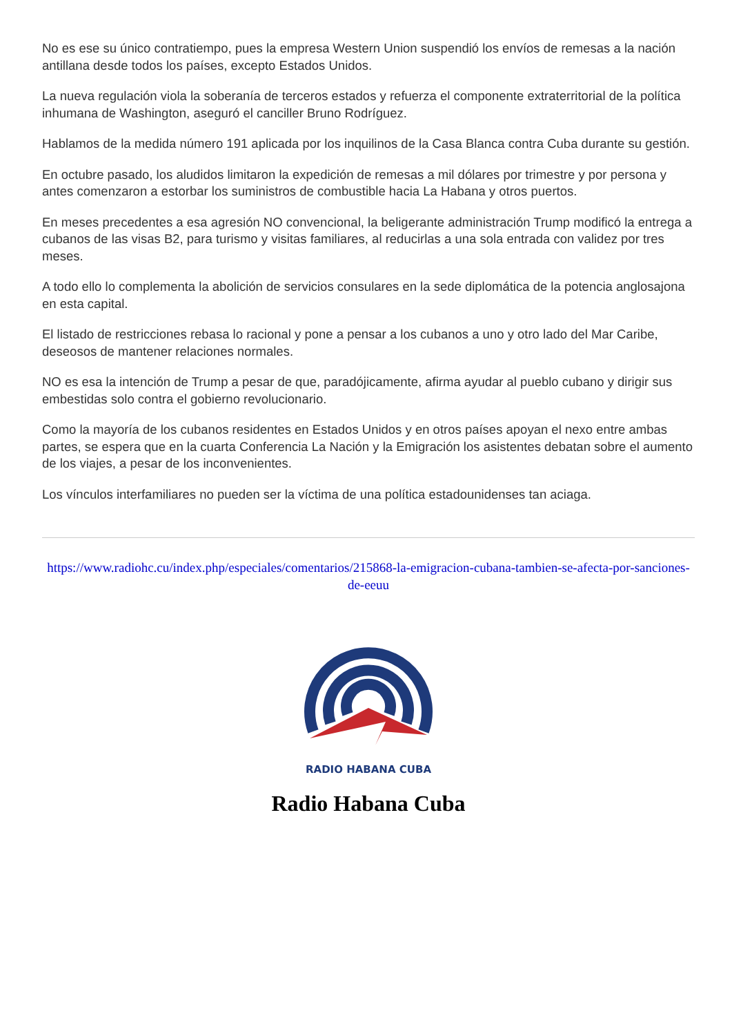No es ese su único contratiempo, pues la empresa Western Union suspendió los envíos de remesas a la nación antillana desde todos los países, excepto Estados Unidos.
La nueva regulación viola la soberanía de terceros estados y refuerza el componente extraterritorial de la política inhumana de Washington, aseguró el canciller Bruno Rodríguez.
Hablamos de la medida número 191 aplicada por los inquilinos de la Casa Blanca contra Cuba durante su gestión.
En octubre pasado, los aludidos limitaron la expedición de remesas a mil dólares por trimestre y por persona y antes comenzaron a estorbar los suministros de combustible hacia La Habana y otros puertos.
En meses precedentes a esa agresión NO convencional, la beligerante administración Trump modificó la entrega a cubanos de las visas B2, para turismo y visitas familiares, al reducirlas a una sola entrada con validez por tres meses.
A todo ello lo complementa la abolición de servicios consulares en la sede diplomática de la potencia anglosajona en esta capital.
El listado de restricciones rebasa lo racional y pone a pensar a los cubanos a uno y otro lado del Mar Caribe, deseosos de mantener relaciones normales.
NO es esa la intención de Trump a pesar de que, paradójicamente, afirma ayudar al pueblo cubano y dirigir sus embestidas solo contra el gobierno revolucionario.
Como la mayoría de los cubanos residentes en Estados Unidos y en otros países apoyan el nexo entre ambas partes, se espera que en la cuarta Conferencia La Nación y la Emigración los asistentes debatan sobre el aumento de los viajes, a pesar de los inconvenientes.
Los vínculos interfamiliares no pueden ser la víctima de una política estadounidenses tan aciaga.
https://www.radiohc.cu/index.php/especiales/comentarios/215868-la-emigracion-cubana-tambien-se-afecta-por-sanciones-de-eeuu
RADIO HABANA CUBA
Radio Habana Cuba